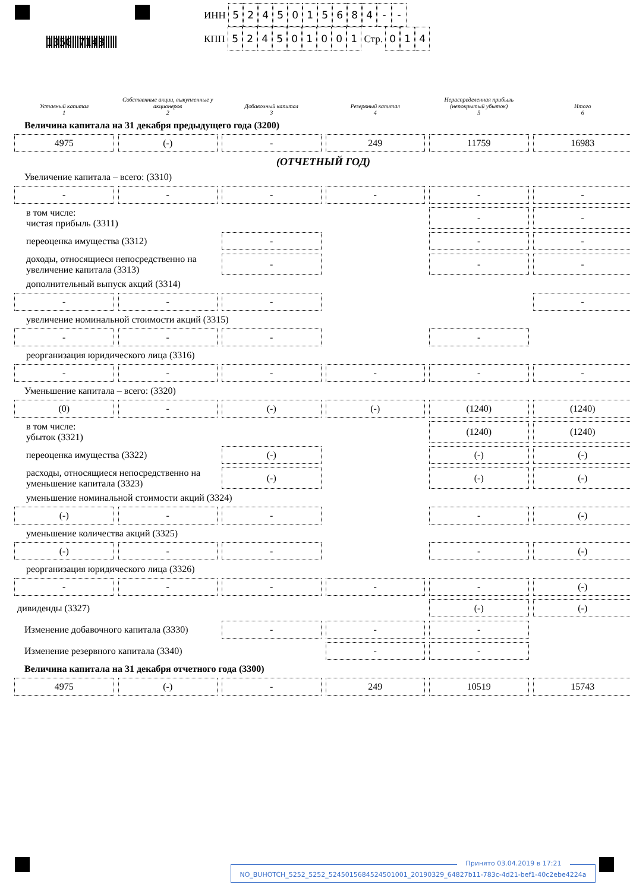1050 7148
ИНН 5245015684 - -
КПП 524501001 Стр. 0 1 4
| Уставный капитал 1 | Собственные акции, выкупленные у акционеров 2 | Добавочный капитал 3 | Резервный капитал 4 | Нераспределенная прибыль (непокрытый убыток) 5 | Итого 6 |
| --- | --- | --- | --- | --- | --- |
| Величина капитала на 31 декабря предыдущего года (3200) | | | | | |
| 4975 | (-) | - | 249 | 11759 | 16983 |
| (ОТЧЕТНЫЙ ГОД) | | | | | |
| Увеличение капитала – всего: (3310) | | | | | |
| - | - | - | - | - | - |
| в том числе: чистая прибыль (3311) | | | | - | - |
| переоценка имущества (3312) | | - | | - | - |
| доходы, относящиеся непосредственно на увеличение капитала (3313) | | - | | - | - |
| дополнительный выпуск акций (3314) | | | | | |
| - | - | - | | | - |
| увеличение номинальной стоимости акций (3315) | | | | | |
| - | - | - | | - | |
| реорганизация юридического лица (3316) | | | | | |
| - | - | - | - | - | - |
| Уменьшение капитала – всего: (3320) | | | | | |
| (0) | - | (-) | (-) | (1240) | (1240) |
| в том числе: убыток (3321) | | | | (1240) | (1240) |
| переоценка имущества (3322) | | (-) | | (-) | (-) |
| расходы, относящиеся непосредственно на уменьшение капитала (3323) | | (-) | | (-) | (-) |
| уменьшение номинальной стоимости акций (3324) | | | | | |
| (-) | - | - | | - | (-) |
| уменьшение количества акций (3325) | | | | | |
| (-) | - | - | | - | (-) |
| реорганизация юридического лица (3326) | | | | | |
| - | - | - | - | - | (-) |
| дивиденды (3327) | | | | (-) | (-) |
| Изменение добавочного капитала (3330) | | - | - | - | |
| Изменение резервного капитала (3340) | | | - | - | |
| Величина капитала на 31 декабря отчетного года (3300) | | | | | |
| 4975 | (-) | - | 249 | 10519 | 15743 |
Принято 03.04.2019 в 17:21
NO_BUHOTCH_5252_5252_5245015684524501001_20190329_64827b11-783c-4d21-bef1-40c2ebe4224a